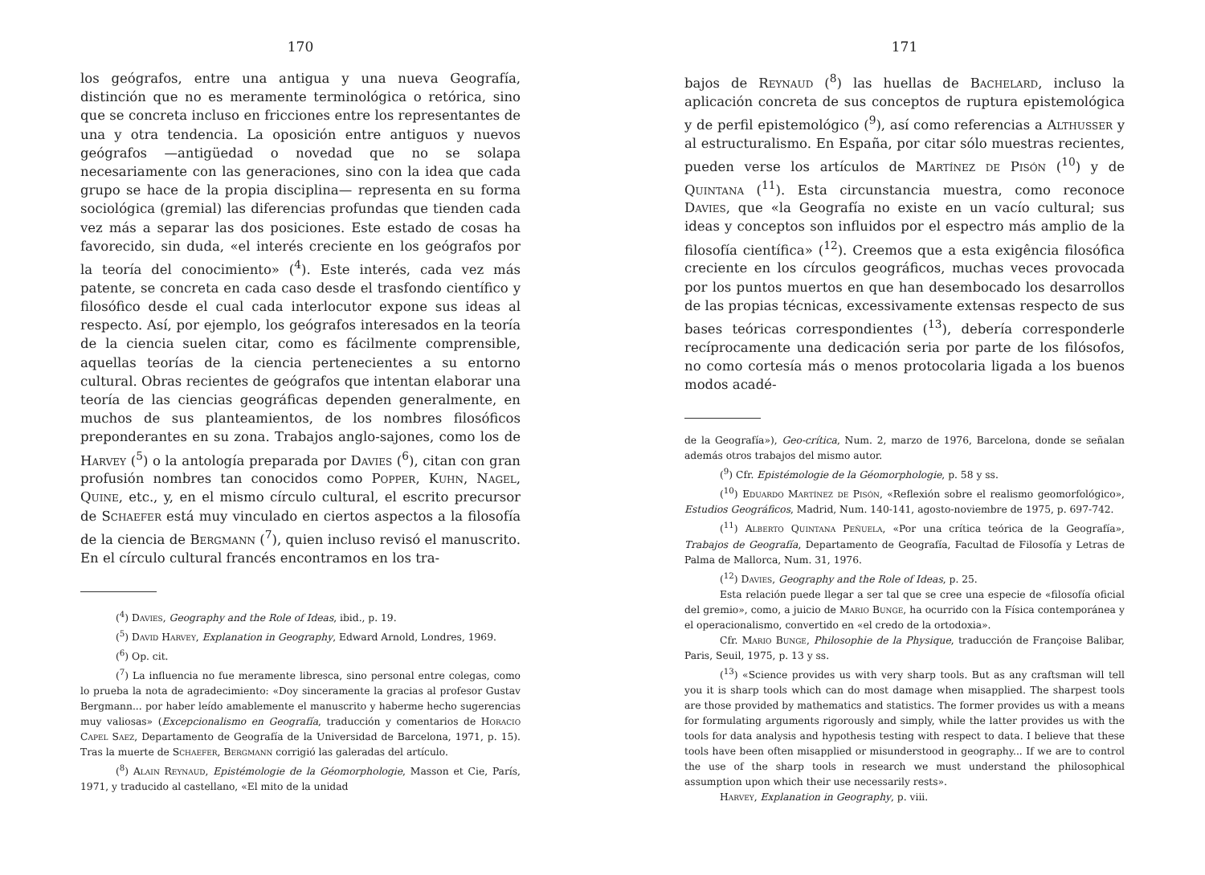170
los geógrafos, entre una antigua y una nueva Geografía, distinción que no es meramente terminológica o retórica, sino que se concreta incluso en fricciones entre los representantes de una y otra tendencia. La oposición entre antiguos y nuevos geógrafos —antigüedad o novedad que no se solapa necesariamente con las generaciones, sino con la idea que cada grupo se hace de la propia disciplina— representa en su forma sociológica (gremial) las diferencias profundas que tienden cada vez más a separar las dos posiciones. Este estado de cosas ha favorecido, sin duda, «el interés creciente en los geógrafos por la teoría del conocimiento» (<sup>4</sup>). Este interés, cada vez más patente, se concreta en cada caso desde el trasfondo científico y filosófico desde el cual cada interlocutor expone sus ideas al respecto. Así, por ejemplo, los geógrafos interesados en la teoría de la ciencia suelen citar, como es fácilmente comprensible, aquellas teorías de la ciencia pertenecientes a su entorno cultural. Obras recientes de geógrafos que intentan elaborar una teoría de las ciencias geográficas dependen generalmente, en muchos de sus planteamientos, de los nombres filosóficos preponderantes en su zona. Trabajos anglo-sajones, como los de Harvey (<sup>5</sup>) o la antología preparada por Davies (<sup>6</sup>), citan con gran profusión nombres tan conocidos como Popper, Kuhn, Nagel, Quine, etc., y, en el mismo círculo cultural, el escrito precursor de Schaefer está muy vinculado en ciertos aspectos a la filosofía de la ciencia de Bergmann (<sup>7</sup>), quien incluso revisó el manuscrito. En el círculo cultural francés encontramos en los tra-
(<sup>4</sup>) Davies, Geography and the Role of Ideas, ibid., p. 19.
(<sup>5</sup>) David Harvey, Explanation in Geography, Edward Arnold, Londres, 1969.
(<sup>6</sup>) Op. cit.
(<sup>7</sup>) La influencia no fue meramente libresca, sino personal entre colegas, como lo prueba la nota de agradecimiento: «Doy sinceramente la gracias al profesor Gustav Bergmann... por haber leído amablemente el manuscrito y haberme hecho sugerencias muy valiosas» (Excepcionalismo en Geografía, traducción y comentarios de Horacio Capel Saez, Departamento de Geografía de la Universidad de Barcelona, 1971, p. 15). Tras la muerte de Schaefer, Bergmann corrigió las galeradas del artículo.
(<sup>8</sup>) Alain Reynaud, Epistémologie de la Géomorphologie, Masson et Cie, París, 1971, y traducido al castellano, «El mito de la unidad
171
bajos de Reynaud (<sup>8</sup>) las huellas de Bachelard, incluso la aplicación concreta de sus conceptos de ruptura epistemológica y de perfil epistemológico (<sup>9</sup>), así como referencias a Althusser y al estructuralismo. En España, por citar sólo muestras recientes, pueden verse los artículos de Martínez de Pisón (<sup>10</sup>) y de Quintana (<sup>11</sup>). Esta circunstancia muestra, como reconoce Davies, que «la Geografía no existe en un vacío cultural; sus ideas y conceptos son influidos por el espectro más amplio de la filosofía científica» (<sup>12</sup>). Creemos que a esta exigência filosófica creciente en los círculos geográficos, muchas veces provocada por los puntos muertos en que han desembocado los desarrollos de las propias técnicas, excessivamente extensas respecto de sus bases teóricas correspondientes (<sup>13</sup>), debería corresponderle recíprocamente una dedicación seria por parte de los filósofos, no como cortesía más o menos protocolaria ligada a los buenos modos acadé-
de la Geografía»), Geo-crítica, Num. 2, marzo de 1976, Barcelona, donde se señalan además otros trabajos del mismo autor.
(<sup>9</sup>) Cfr. Epistémologie de la Géomorphologie, p. 58 y ss.
(<sup>10</sup>) Eduardo Martínez de Pisón, «Reflexión sobre el realismo geomorfológico», Estudios Geográficos, Madrid, Num. 140-141, agosto-noviembre de 1975, p. 697-742.
(<sup>11</sup>) Alberto Quintana Peñuela, «Por una crítica teórica de la Geografía», Trabajos de Geografía, Departamento de Geografía, Facultad de Filosofía y Letras de Palma de Mallorca, Num. 31, 1976.
(<sup>12</sup>) Davies, Geography and the Role of Ideas, p. 25.
Esta relación puede llegar a ser tal que se cree una especie de «filosofía oficial del gremio», como, a juicio de Mario Bunge, ha ocurrido con la Física contemporánea y el operacionalismo, convertido en «el credo de la ortodoxia».
Cfr. Mario Bunge, Philosophie de la Physique, traducción de Françoise Balibar, Paris, Seuil, 1975, p. 13 y ss.
(<sup>13</sup>) «Science provides us with very sharp tools. But as any craftsman will tell you it is sharp tools which can do most damage when misapplied. The sharpest tools are those provided by mathematics and statistics. The former provides us with a means for formulating arguments rigorously and simply, while the latter provides us with the tools for data analysis and hypothesis testing with respect to data. I believe that these tools have been often misapplied or misunderstood in geography... If we are to control the use of the sharp tools in research we must understand the philosophical assumption upon which their use necessarily rests».
Harvey, Explanation in Geography, p. viii.